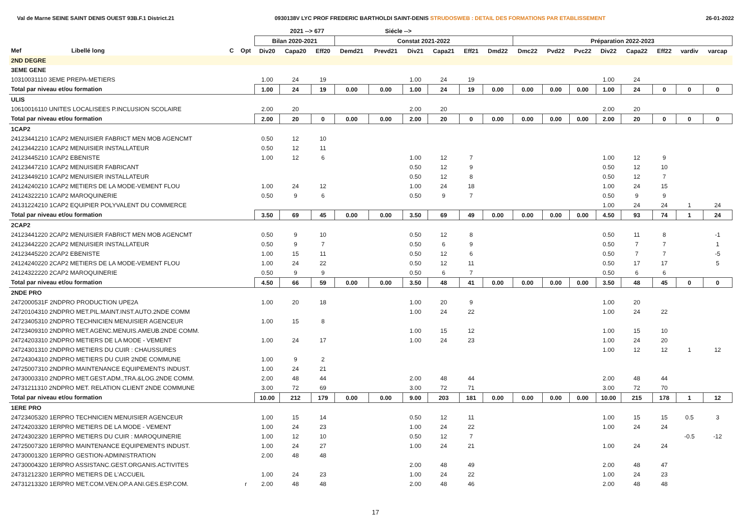Val de Marne SEINE SAINT DENIS OUEST 93B.F.1 District.21 0930138V LYC PROF FREDERIC BARTHOLDI SAINT-DENIS STRUDOSWEB : DETAIL DES FORMATIONS PAR ETABLISSEMENT 26-01-2022
| | | | | | 2021 --> 677 | | | Siécle --> | | | | | | | | | | | | |
| --- | --- | --- | --- | --- | --- | --- | --- | --- | --- | --- | --- | --- | --- | --- | --- | --- | --- | --- | --- | --- |
| | | | | Bilan 2020-2021 | | | Constat 2021-2022 | | | | | | Préparation 2022-2023 | | | | | | | |
| Mef | Libellé long | C | Opt | Div20 | Capa20 | Eff20 | Demd21 | Prevd21 | Div21 | Capa21 | Eff21 | Dmd22 | Dmc22 | Pvd22 | Pvc22 | Div22 | Capa22 | Eff22 | vardiv | varcap |
| 2ND DEGRE | | | | | | | | | | | | | | | | | | | | |
| 3EME GENE | | | | | | | | | | | | | | | | | | | | |
| 10310031110 3EME PREPA-METIERS | | | | 1.00 | 24 | 19 | | | 1.00 | 24 | 19 | | | | | 1.00 | 24 | | | |
| Total par niveau et/ou formation | | | | 1.00 | 24 | 19 | 0.00 | 0.00 | 1.00 | 24 | 19 | 0.00 | 0.00 | 0.00 | 0.00 | 1.00 | 24 | 0 | 0 | 0 |
| ULIS | | | | | | | | | | | | | | | | | | | | |
| 10610016110 UNITES LOCALISEES P.INCLUSION SCOLAIRE | | | | 2.00 | 20 | | | | 2.00 | 20 | | | | | | 2.00 | 20 | | | |
| Total par niveau et/ou formation | | | | 2.00 | 20 | 0 | 0.00 | 0.00 | 2.00 | 20 | 0 | 0.00 | 0.00 | 0.00 | 0.00 | 2.00 | 20 | 0 | 0 | 0 |
| 1CAP2 | | | | | | | | | | | | | | | | | | | | |
| 24123441210 1CAP2 MENUISIER FABRICT MEN MOB AGENCMT | | | | 0.50 | 12 | 10 | | | | | | | | | | | | | | |
| 24123442210 1CAP2 MENUISIER INSTALLATEUR | | | | 0.50 | 12 | 11 | | | | | | | | | | | | | | |
| 24123445210 1CAP2 EBENISTE | | | | 1.00 | 12 | 6 | | | 1.00 | 12 | 7 | | | | | 1.00 | 12 | 9 | | |
| 24123447210 1CAP2 MENUISIER FABRICANT | | | | | | | | | 0.50 | 12 | 9 | | | | | 0.50 | 12 | 10 | | |
| 24123449210 1CAP2 MENUISIER INSTALLATEUR | | | | | | | | | 0.50 | 12 | 8 | | | | | 0.50 | 12 | 7 | | |
| 24124240210 1CAP2 METIERS DE LA MODE-VEMENT FLOU | | | | 1.00 | 24 | 12 | | | 1.00 | 24 | 18 | | | | | 1.00 | 24 | 15 | | |
| 24124322210 1CAP2 MAROQUINERIE | | | | 0.50 | 9 | 6 | | | 0.50 | 9 | 7 | | | | | 0.50 | 9 | 9 | | |
| 24131224210 1CAP2 EQUIPIER POLYVALENT DU COMMERCE | | | | | | | | | | | | | | | | 1.00 | 24 | 24 | 1 | 24 |
| Total par niveau et/ou formation | | | | 3.50 | 69 | 45 | 0.00 | 0.00 | 3.50 | 69 | 49 | 0.00 | 0.00 | 0.00 | 0.00 | 4.50 | 93 | 74 | 1 | 24 |
| 2CAP2 | | | | | | | | | | | | | | | | | | | | |
| 24123441220 2CAP2 MENUISIER FABRICT MEN MOB AGENCMT | | | | 0.50 | 9 | 10 | | | 0.50 | 12 | 8 | | | | | 0.50 | 11 | 8 | | -1 |
| 24123442220 2CAP2 MENUISIER INSTALLATEUR | | | | 0.50 | 9 | 7 | | | 0.50 | 6 | 9 | | | | | 0.50 | 7 | 7 | | 1 |
| 24123445220 2CAP2 EBENISTE | | | | 1.00 | 15 | 11 | | | 0.50 | 12 | 6 | | | | | 0.50 | 7 | 7 | | -5 |
| 24124240220 2CAP2 METIERS DE LA MODE-VEMENT FLOU | | | | 1.00 | 24 | 22 | | | 0.50 | 12 | 11 | | | | | 0.50 | 17 | 17 | | 5 |
| 24124322220 2CAP2 MAROQUINERIE | | | | 0.50 | 9 | 9 | | | 0.50 | 6 | 7 | | | | | 0.50 | 6 | 6 | | |
| Total par niveau et/ou formation | | | | 4.50 | 66 | 59 | 0.00 | 0.00 | 3.50 | 48 | 41 | 0.00 | 0.00 | 0.00 | 0.00 | 3.50 | 48 | 45 | 0 | 0 |
| 2NDE PRO | | | | | | | | | | | | | | | | | | | | |
| 2472000531F 2NDPRO PRODUCTION UPE2A | | | | 1.00 | 20 | 18 | | | 1.00 | 20 | 9 | | | | | 1.00 | 20 | | | |
| 24720104310 2NDPRO MET.PIL.MAINT.INST.AUTO.2NDE COMM | | | | | | | | | 1.00 | 24 | 22 | | | | | 1.00 | 24 | 22 | | |
| 24723405310 2NDPRO TECHNICIEN MENUISIER AGENCEUR | | | | 1.00 | 15 | 8 | | | | | | | | | | | | | | |
| 24723409310 2NDPRO MET.AGENC.MENUIS.AMEUB.2NDE COMM. | | | | | | | | | 1.00 | 15 | 12 | | | | | 1.00 | 15 | 10 | | |
| 24724203310 2NDPRO METIERS DE LA MODE - VEMENT | | | | 1.00 | 24 | 17 | | | 1.00 | 24 | 23 | | | | | 1.00 | 24 | 20 | | |
| 24724301310 2NDPRO METIERS DU CUIR : CHAUSSURES | | | | | | | | | | | | | | | | 1.00 | 12 | 12 | 1 | 12 |
| 24724304310 2NDPRO METIERS DU CUIR 2NDE COMMUNE | | | | 1.00 | 9 | 2 | | | | | | | | | | | | | | |
| 24725007310 2NDPRO MAINTENANCE EQUIPEMENTS INDUST. | | | | 1.00 | 24 | 21 | | | | | | | | | | | | | | |
| 24730003310 2NDPRO MET.GEST.ADM.,TRA.&LOG.2NDE COMM. | | | | 2.00 | 48 | 44 | | | 2.00 | 48 | 44 | | | | | 2.00 | 48 | 44 | | |
| 24731211310 2NDPRO MET. RELATION CLIENT 2NDE COMMUNE | | | | 3.00 | 72 | 69 | | | 3.00 | 72 | 71 | | | | | 3.00 | 72 | 70 | | |
| Total par niveau et/ou formation | | | | 10.00 | 212 | 179 | 0.00 | 0.00 | 9.00 | 203 | 181 | 0.00 | 0.00 | 0.00 | 0.00 | 10.00 | 215 | 178 | 1 | 12 |
| 1ERE PRO | | | | | | | | | | | | | | | | | | | | |
| 24723405320 1ERPRO TECHNICIEN MENUISIER AGENCEUR | | | | 1.00 | 15 | 14 | | | 0.50 | 12 | 11 | | | | | 1.00 | 15 | 15 | 0.5 | 3 |
| 24724203320 1ERPRO METIERS DE LA MODE - VEMENT | | | | 1.00 | 24 | 23 | | | 1.00 | 24 | 22 | | | | | 1.00 | 24 | 24 | | |
| 24724302320 1ERPRO METIERS DU CUIR : MAROQUINERIE | | | | 1.00 | 12 | 10 | | | 0.50 | 12 | 7 | | | | | | | | -0.5 | -12 |
| 24725007320 1ERPRO MAINTENANCE EQUIPEMENTS INDUST. | | | | 1.00 | 24 | 27 | | | 1.00 | 24 | 21 | | | | | 1.00 | 24 | 24 | | |
| 24730001320 1ERPRO GESTION-ADMINISTRATION | | | | 2.00 | 48 | 48 | | | | | | | | | | | | | | |
| 24730004320 1ERPRO ASSISTANC.GEST.ORGANIS.ACTIVITES | | | | | | | | | 2.00 | 48 | 49 | | | | | 2.00 | 48 | 47 | | |
| 24731212320 1ERPRO METIERS DE L'ACCUEIL | | | | 1.00 | 24 | 23 | | | 1.00 | 24 | 22 | | | | | 1.00 | 24 | 23 | | |
| 24731213320 1ERPRO MET.COM.VEN.OP.A ANI.GES.ESP.COM. | | | r | 2.00 | 48 | 48 | | | 2.00 | 48 | 46 | | | | | 2.00 | 48 | 48 | | |
17